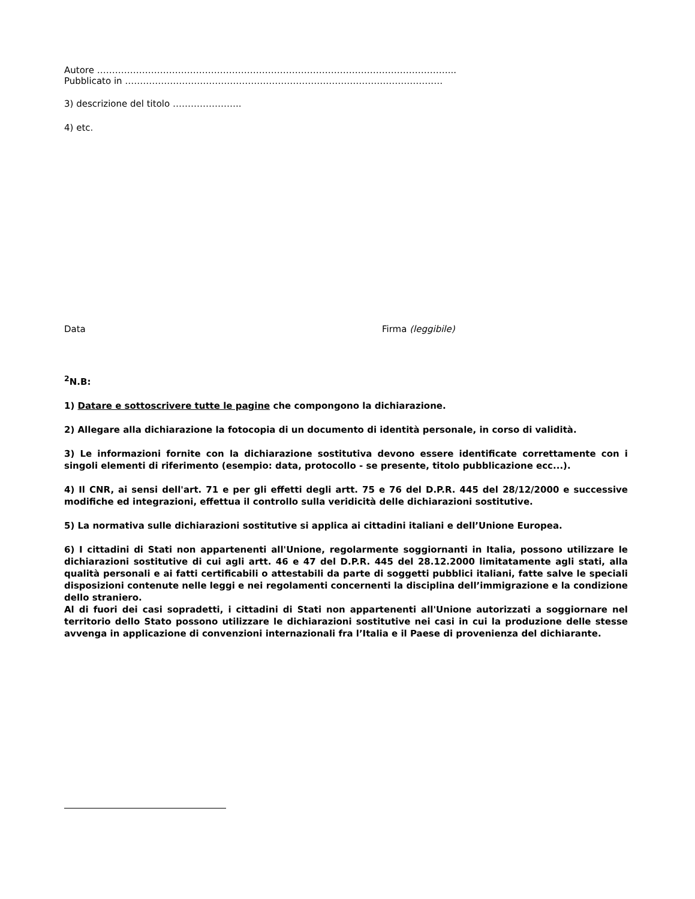Autore ………………………………………………………………………………………………………...
Pubblicato in ………………………………………………………………………………………….…
3) descrizione del titolo …………………..
4) etc.
Data Firma (leggibile)
<sup>2</sup> N.B:
1) Datare e sottoscrivere tutte le pagine che compongono la dichiarazione.
2) Allegare alla dichiarazione la fotocopia di un documento di identità personale, in corso di validità.
3) Le informazioni fornite con la dichiarazione sostitutiva devono essere identificate correttamente con i singoli elementi di riferimento (esempio: data, protocollo - se presente, titolo pubblicazione ecc...).
4) Il CNR, ai sensi dell'art. 71 e per gli effetti degli artt. 75 e 76 del D.P.R. 445 del 28/12/2000 e successive modifiche ed integrazioni, effettua il controllo sulla veridicità delle dichiarazioni sostitutive.
5) La normativa sulle dichiarazioni sostitutive si applica ai cittadini italiani e dell’Unione Europea.
6) I cittadini di Stati non appartenenti all'Unione, regolarmente soggiornanti in Italia, possono utilizzare le dichiarazioni sostitutive di cui agli artt. 46 e 47 del D.P.R. 445 del 28.12.2000 limitatamente agli stati, alla qualità personali e ai fatti certificabili o attestabili da parte di soggetti pubblici italiani, fatte salve le speciali disposizioni contenute nelle leggi e nei regolamenti concernenti la disciplina dell’immigrazione e la condizione dello straniero.
Al di fuori dei casi sopradetti, i cittadini di Stati non appartenenti all'Unione autorizzati a soggiornare nel territorio dello Stato possono utilizzare le dichiarazioni sostitutive nei casi in cui la produzione delle stesse avvenga in applicazione di convenzioni internazionali fra l’Italia e il Paese di provenienza del dichiarante.